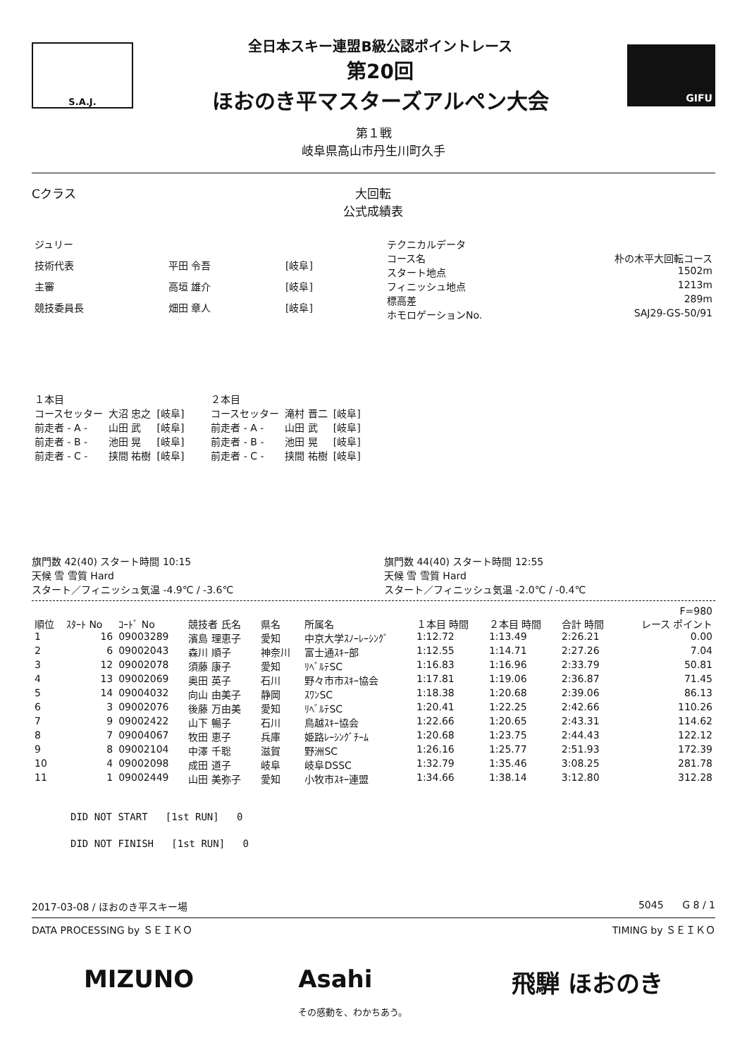S.A.J.
全日本スキー連盟B級公認ポイントレース
第20回
ほおのき平マスターズアルペン大会
GIFU
第１戦
岐阜県高山市丹生川町久手
Cクラス 大回転
公式成績表
| ジュリー | | |
| 技術代表 | 平田 令吾 | [岐阜] |
| 主審 | 高垣 雄介 | [岐阜] |
| 競技委員長 | 畑田 章人 | [岐阜] |
| テクニカルデータ | |
| コース名 | 朴の木平大回転コース |
| スタート地点 | 1502m |
| フィニッシュ地点 | 1213m |
| 標高差 | 289m |
| ホモロゲーションNo. | SAJ29-GS-50/91 |
| １本目 | | |
| コースセッター | 大沼 忠之 | [岐阜] |
| 前走者 - A - | 山田 武 | [岐阜] |
| 前走者 - B - | 池田 晃 | [岐阜] |
| 前走者 - C - | 挟間 祐樹 | [岐阜] |
| ２本目 | | |
| コースセッター | 滝村 晋二 | [岐阜] |
| 前走者 - A - | 山田 武 | [岐阜] |
| 前走者 - B - | 池田 晃 | [岐阜] |
| 前走者 - C - | 挟間 祐樹 | [岐阜] |
旗門数 42(40) スタート時間 10:15
天候 雪 雪質 Hard
スタート／フィニッシュ気温 -4.9℃ / -3.6℃
旗門数 44(40) スタート時間 12:55
天候 雪 雪質 Hard
スタート／フィニッシュ気温 -2.0℃ / -0.4℃
| | | | | | | | | | F=980 |
| --- | --- | --- | --- | --- | --- | --- | --- | --- | --- |
| 順位 | ｽﾀｰﾄ No | ｺｰﾄﾞ No | 競技者 氏名 | 県名 | 所属名 | １本目 時間 | ２本目 時間 | 合計 時間 | レース ポイント |
| 1 | 16 | 09003289 | 濱島 理恵子 | 愛知 | 中京大学ｽﾉｰﾚｰｼﾝｸﾞ | 1:12.72 | 1:13.49 | 2:26.21 | 0.00 |
| 2 | 6 | 09002043 | 森川 順子 | 神奈川 | 富士通ｽｷｰ部 | 1:12.55 | 1:14.71 | 2:27.26 | 7.04 |
| 3 | 12 | 09002078 | 須藤 康子 | 愛知 | ﾘﾍﾞﾙﾃSC | 1:16.83 | 1:16.96 | 2:33.79 | 50.81 |
| 4 | 13 | 09002069 | 奥田 英子 | 石川 | 野々市市ｽｷｰ協会 | 1:17.81 | 1:19.06 | 2:36.87 | 71.45 |
| 5 | 14 | 09004032 | 向山 由美子 | 静岡 | ｽﾜﾝSC | 1:18.38 | 1:20.68 | 2:39.06 | 86.13 |
| 6 | 3 | 09002076 | 後藤 万由美 | 愛知 | ﾘﾍﾞﾙﾃSC | 1:20.41 | 1:22.25 | 2:42.66 | 110.26 |
| 7 | 9 | 09002422 | 山下 暢子 | 石川 | 鳥越ｽｷｰ協会 | 1:22.66 | 1:20.65 | 2:43.31 | 114.62 |
| 8 | 7 | 09004067 | 牧田 恵子 | 兵庫 | 姫路ﾚｰｼﾝｸﾞﾁｰﾑ | 1:20.68 | 1:23.75 | 2:44.43 | 122.12 |
| 9 | 8 | 09002104 | 中澤 千聡 | 滋賀 | 野洲SC | 1:26.16 | 1:25.77 | 2:51.93 | 172.39 |
| 10 | 4 | 09002098 | 成田 道子 | 岐阜 | 岐阜DSSC | 1:32.79 | 1:35.46 | 3:08.25 | 281.78 |
| 11 | 1 | 09002449 | 山田 美弥子 | 愛知 | 小牧市ｽｷｰ連盟 | 1:34.66 | 1:38.14 | 3:12.80 | 312.28 |
DID NOT START [1st RUN] 0
DID NOT FINISH [1st RUN] 0
2017-03-08 / ほおのき平スキー場 5045 G 8 / 1
DATA PROCESSING by ＳＥＩＫＯ TIMING by ＳＥＩＫＯ
MIZUNO Asahi
その感動を、わかちあう。 飛騨 ほおのき